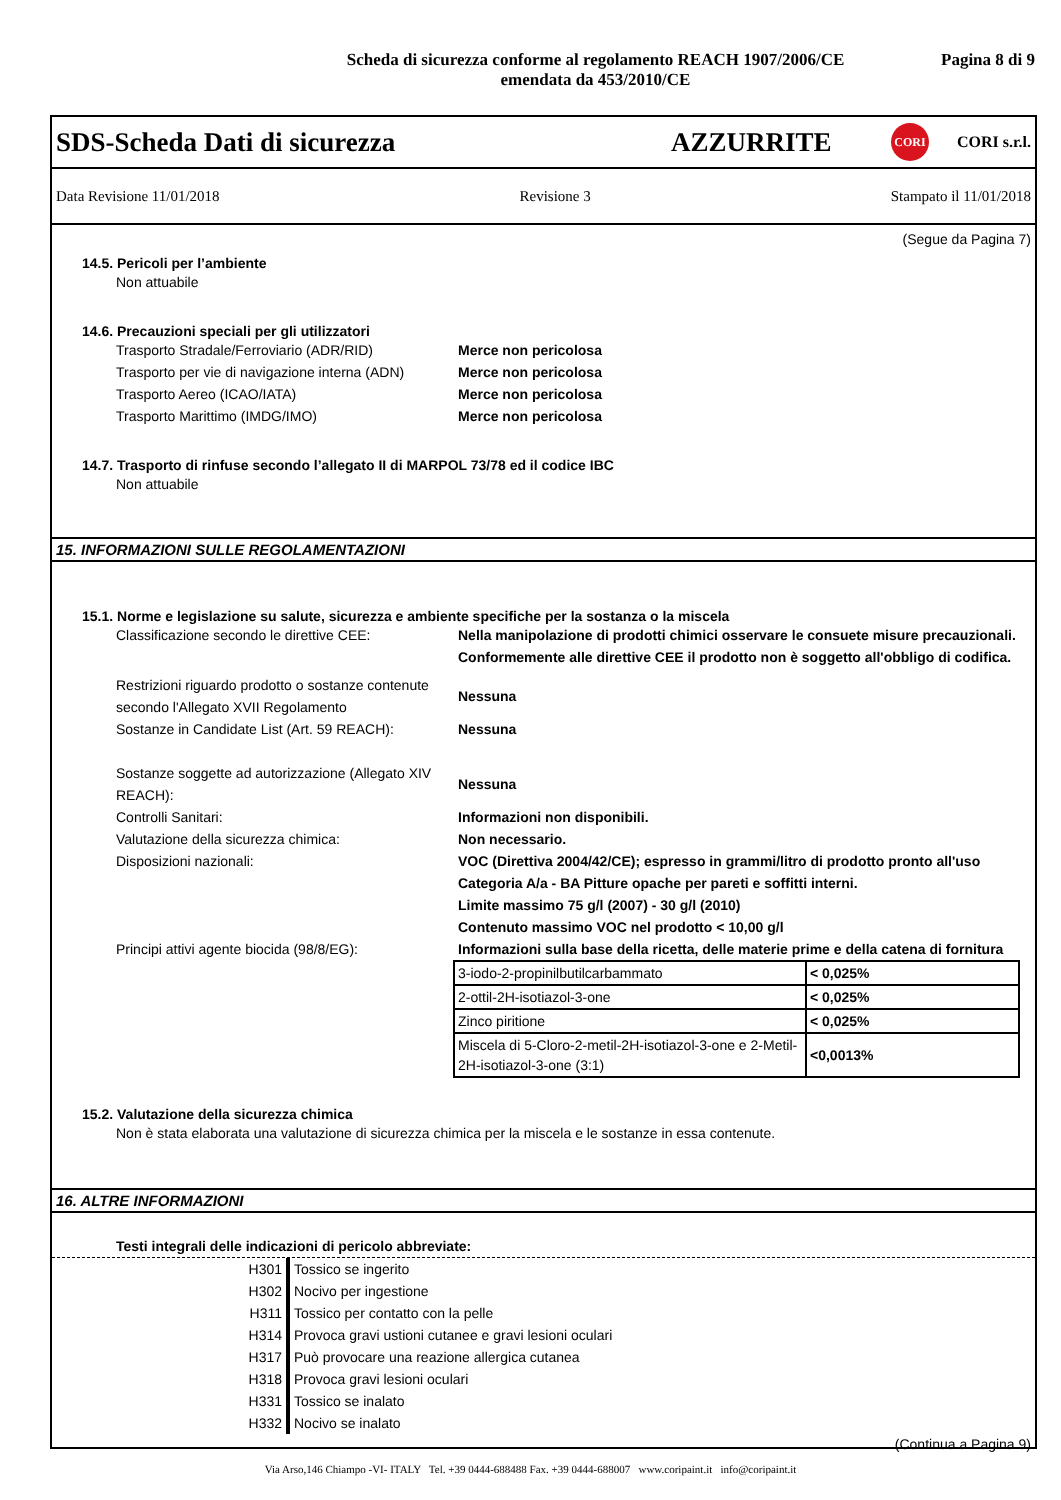Scheda di sicurezza conforme al regolamento REACH 1907/2006/CE
emendata da 453/2010/CE
Pagina 8 di 9
SDS-Scheda Dati di sicurezza AZZURRITE
CORI
CORI s.r.l.
Data Revisione 11/01/2018 Revisione 3 Stampato il 11/01/2018
(Segue da Pagina 7)
14.5. Pericoli per l’ambiente
Non attuabile
14.6. Precauzioni speciali per gli utilizzatori
Trasporto Stradale/Ferroviario (ADR/RID) Merce non pericolosa
Trasporto per vie di navigazione interna (ADN)
Merce non pericolosa
Trasporto Aereo (ICAO/IATA) Merce non pericolosa
Trasporto Marittimo (IMDG/IMO) Merce non pericolosa
14.7. Trasporto di rinfuse secondo l’allegato II di MARPOL 73/78 ed il codice IBC
Non attuabile
15. INFORMAZIONI SULLE REGOLAMENTAZIONI
15.1. Norme e legislazione su salute, sicurezza e ambiente specifiche per la sostanza o la miscela
Classificazione secondo le direttive CEE:
Nella manipolazione di prodotti chimici osservare le consuete misure precauzionali.
Conformemente alle direttive CEE il prodotto non è soggetto all'obbligo di codifica.
Restrizioni riguardo prodotto o sostanze contenute secondo l'Allegato XVII Regolamento
Nessuna
Sostanze in Candidate List (Art. 59 REACH):
Nessuna
Sostanze soggette ad autorizzazione (Allegato XIV REACH):
Nessuna
Controlli Sanitari: Informazioni non disponibili.
Valutazione della sicurezza chimica: Non necessario.
Disposizioni nazionali: VOC (Direttiva 2004/42/CE); espresso in grammi/litro di prodotto pronto all'uso
Categoria A/a - BA Pitture opache per pareti e soffitti interni.
Limite massimo 75 g/l (2007) - 30 g/l (2010)
Contenuto massimo VOC nel prodotto < 10,00 g/l
Principi attivi agente biocida (98/8/EG):
Informazioni sulla base della ricetta, delle materie prime e della catena di fornitura
| 3-iodo-2-propinilbutilcarbammato | < 0,025% |
| 2-ottil-2H-isotiazol-3-one | < 0,025% |
| Zinco piritione | < 0,025% |
| Miscela di 5-Cloro-2-metil-2H-isotiazol-3-one e 2-Metil-2H-isotiazol-3-one (3:1) | <0,0013% |
15.2. Valutazione della sicurezza chimica
Non è stata elaborata una valutazione di sicurezza chimica per la miscela e le sostanze in essa contenute.
16. ALTRE INFORMAZIONI
Testi integrali delle indicazioni di pericolo abbreviate:
H301 Tossico se ingerito
H302 Nocivo per ingestione
H311 Tossico per contatto con la pelle
H314 Provoca gravi ustioni cutanee e gravi lesioni oculari
H317 Può provocare una reazione allergica cutanea
H318 Provoca gravi lesioni oculari
H331 Tossico se inalato
H332 Nocivo se inalato
(Continua a Pagina 9)
Via Arso,146 Chiampo -VI- ITALY Tel. +39 0444-688488 Fax. +39 0444-688007 www.coripaint.it info@coripaint.it